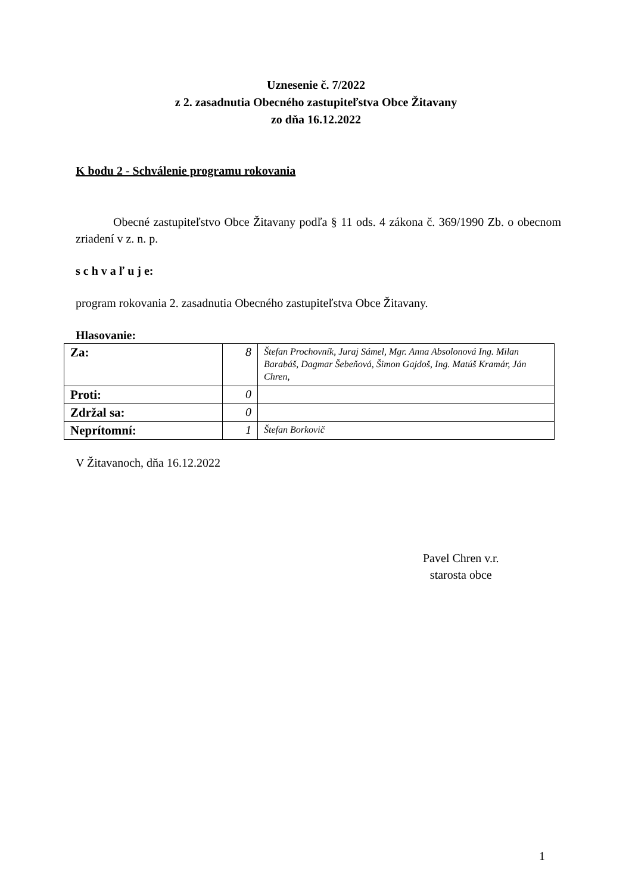Uznesenie č. 7/2022
z 2. zasadnutia Obecného zastupiteľstva Obce Žitavany
zo dňa 16.12.2022
K bodu 2 - Schválenie programu rokovania
Obecné zastupiteľstvo Obce Žitavany podľa § 11 ods. 4 zákona č. 369/1990 Zb. o obecnom zriadení v z. n. p.
s c h v a ľ u j e:
program rokovania 2. zasadnutia Obecného zastupiteľstva Obce Žitavany.
Hlasovanie:
| Za: | 8 | Štefan Prochovník, Juraj Sámel, Mgr. Anna Absolonová Ing. Milan Barabáš, Dagmar Šebeňová, Šimon Gajdoš, Ing. Matúš Kramár, Ján Chren, |
| Proti: | 0 | |
| Zdržal sa: | 0 | |
| Neprítomní: | 1 | Štefan Borkovič |
V Žitavanoch, dňa 16.12.2022
Pavel Chren v.r.
starosta obce
1